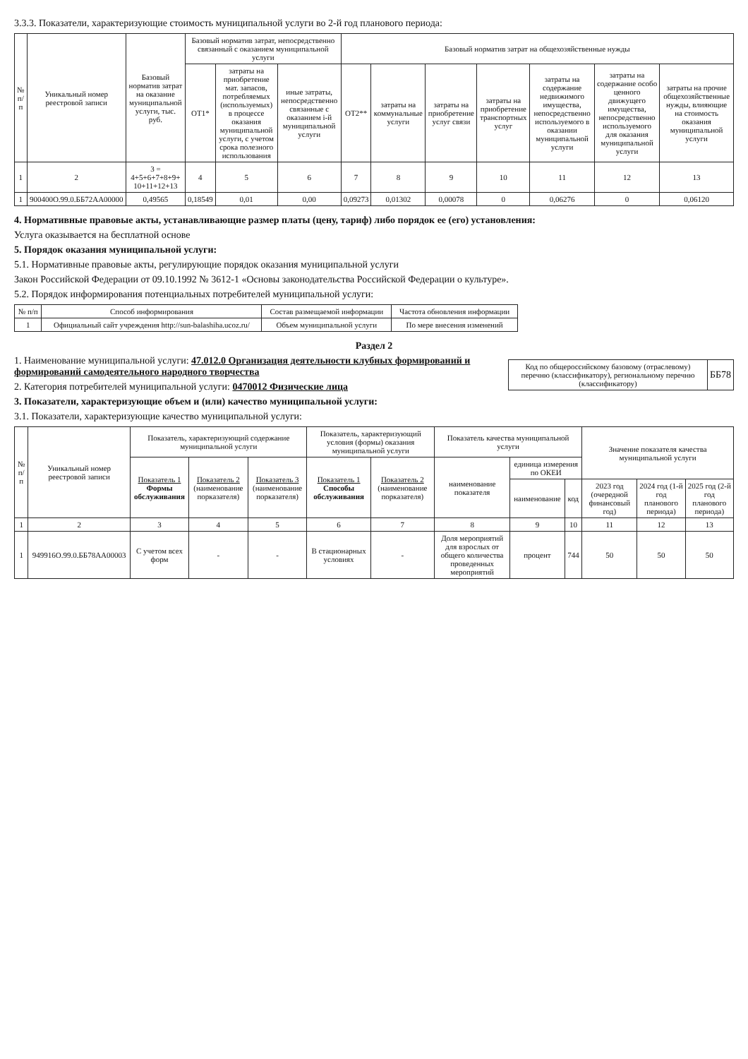3.3.3. Показатели, характеризующие стоимость муниципальной услуги во 2-й год планового периода:
| № п/п | Уникальный номер реестровой записи | Базовый норматив затрат на оказание муниципальной услуги, тыс. руб. | Базовый норматив затрат, непосредственно связанный с оказанием муниципальной услуги | | | Базовый норматив затрат на общехозяйственные нужды | | | | | | |
| --- | --- | --- | --- | --- | --- | --- | --- | --- | --- | --- | --- | --- |
| | | | ОТ1* | затраты на приобретение мат. запасов, потребляемых (используемых) в процессе оказания муниципальной услуги, с учетом срока полезного использования | иные затраты, непосредственно связанные с оказанием i-й муниципальной услуги | ОТ2** | затраты на коммунальные услуги | затраты на приобретение услуг связи | затраты на приобретение транспортных услуг | затраты на содержание недвижимого имущества, непосредственно используемого в оказании муниципальной услуги | затраты на содержание особо ценного движущего имущества, непосредственно используемого для оказания муниципальной услуги | затраты на прочие общехозяйственные нужды, влияющие на стоимость оказания муниципальной услуги |
| 1 | 2 | 3 = 4+5+6+7+8+9+ 10+11+12+13 | 4 | 5 | 6 | 7 | 8 | 9 | 10 | 11 | 12 | 13 |
| 1 | 900400О.99.0.ББ72АА00000 | 0,49565 | 0,18549 | 0,01 | 0,00 | 0,09273 | 0,01302 | 0,00078 | 0 | 0,06276 | 0 | 0,06120 |
4. Нормативные правовые акты, устанавливающие размер платы (цену, тариф) либо порядок ее (его) установления:
Услуга оказывается на бесплатной основе
5. Порядок оказания муниципальной услуги:
5.1. Нормативные правовые акты, регулирующие порядок оказания муниципальной услуги
Закон Российской Федерации от 09.10.1992 № 3612-1 «Основы законодательства Российской Федерации о культуре».
5.2. Порядок информирования потенциальных потребителей муниципальной услуги:
| № п/п | Способ информирования | Состав размещаемой информации | Частота обновления информации |
| --- | --- | --- | --- |
| 1 | Официальный сайт учреждения http://sun-balashiha.ucoz.ru/ | Объем муниципальной услуги | По мере внесения изменений |
Раздел 2
| Код по общероссийскому базовому (отраслевому) перечню (классификатору), региональному перечню (классификатору) | ББ78 |
1. Наименование муниципальной услуги: 47.012.0 Организация деятельности клубных формирований и формирований самодеятельного народного творчества
2. Категория потребителей муниципальной услуги: 0470012 Физические лица
3. Показатели, характеризующие объем и (или) качество муниципальной услуги:
3.1. Показатели, характеризующие качество муниципальной услуги:
| № п/п | Уникальный номер реестровой записи | Показатель, характеризующий содержание муниципальной услуги | | | Показатель, характеризующий условия (формы) оказания муниципальной услуги | | Показатель качества муниципальной услуги | | | Значение показателя качества муниципальной услуги | | |
| --- | --- | --- | --- | --- | --- | --- | --- | --- | --- | --- | --- | --- |
| | | Показатель 1 Формы обслуживания | Показатель 2 (наименование порказателя) | Показатель 3 (наименование порказателя) | Показатель 1 Способы обслуживания | Показатель 2 (наименование порказателя) | наименование показателя | единица измерения по ОКЕИ | | | | |
| | | | | | | | | наименование | код | 2023 год (очередной финансовый год) | 2024 год (1-й год планового периода) | 2025 год (2-й год планового периода) |
| 1 | 2 | 3 | 4 | 5 | 6 | 7 | 8 | 9 | 10 | 11 | 12 | 13 |
| 1 | 949916О.99.0.ББ78АА00003 | С учетом всех форм | - | - | В стационарных условиях | - | Доля мероприятий для взрослых от общего количества проведенных мероприятий | процент | 744 | 50 | 50 | 50 |